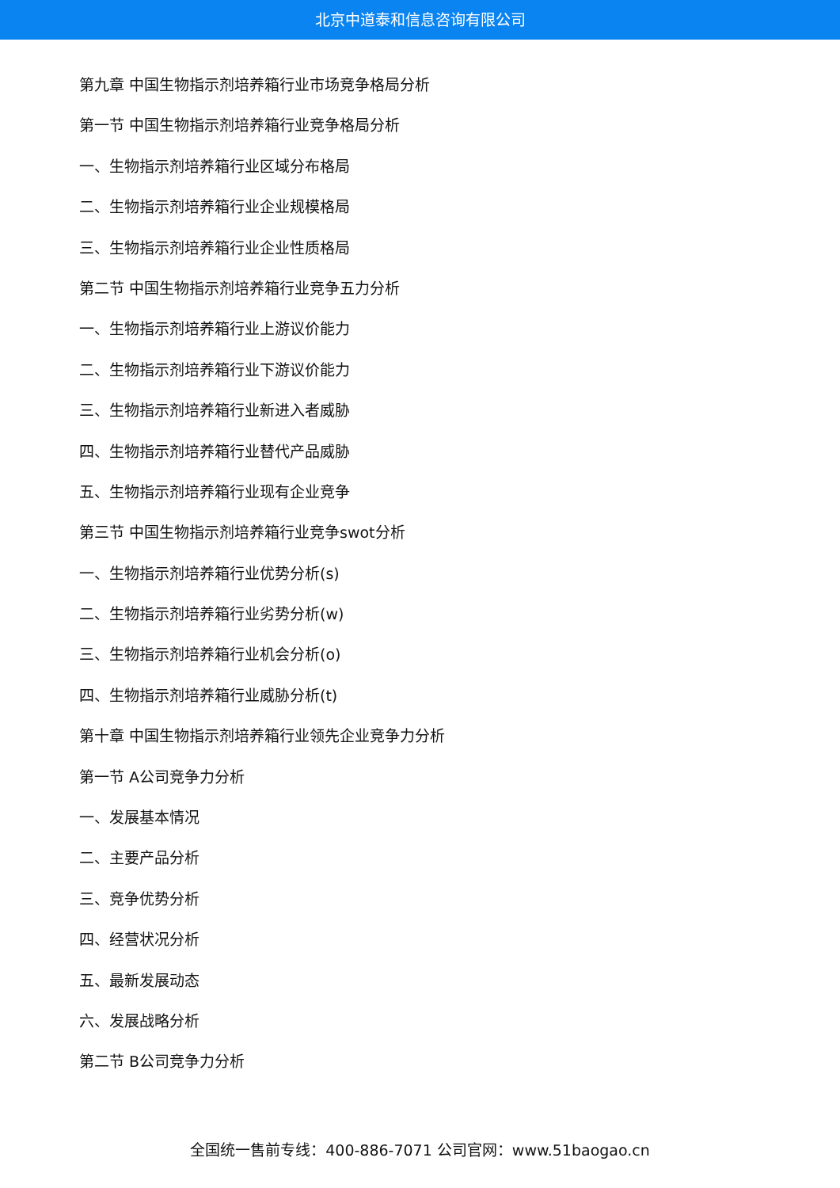北京中道泰和信息咨询有限公司
第九章 中国生物指示剂培养箱行业市场竞争格局分析
第一节 中国生物指示剂培养箱行业竞争格局分析
一、生物指示剂培养箱行业区域分布格局
二、生物指示剂培养箱行业企业规模格局
三、生物指示剂培养箱行业企业性质格局
第二节 中国生物指示剂培养箱行业竞争五力分析
一、生物指示剂培养箱行业上游议价能力
二、生物指示剂培养箱行业下游议价能力
三、生物指示剂培养箱行业新进入者威胁
四、生物指示剂培养箱行业替代产品威胁
五、生物指示剂培养箱行业现有企业竞争
第三节 中国生物指示剂培养箱行业竞争swot分析
一、生物指示剂培养箱行业优势分析(s)
二、生物指示剂培养箱行业劣势分析(w)
三、生物指示剂培养箱行业机会分析(o)
四、生物指示剂培养箱行业威胁分析(t)
第十章 中国生物指示剂培养箱行业领先企业竞争力分析
第一节 A公司竞争力分析
一、发展基本情况
二、主要产品分析
三、竞争优势分析
四、经营状况分析
五、最新发展动态
六、发展战略分析
第二节 B公司竞争力分析
全国统一售前专线：400-886-7071 公司官网：www.51baogao.cn